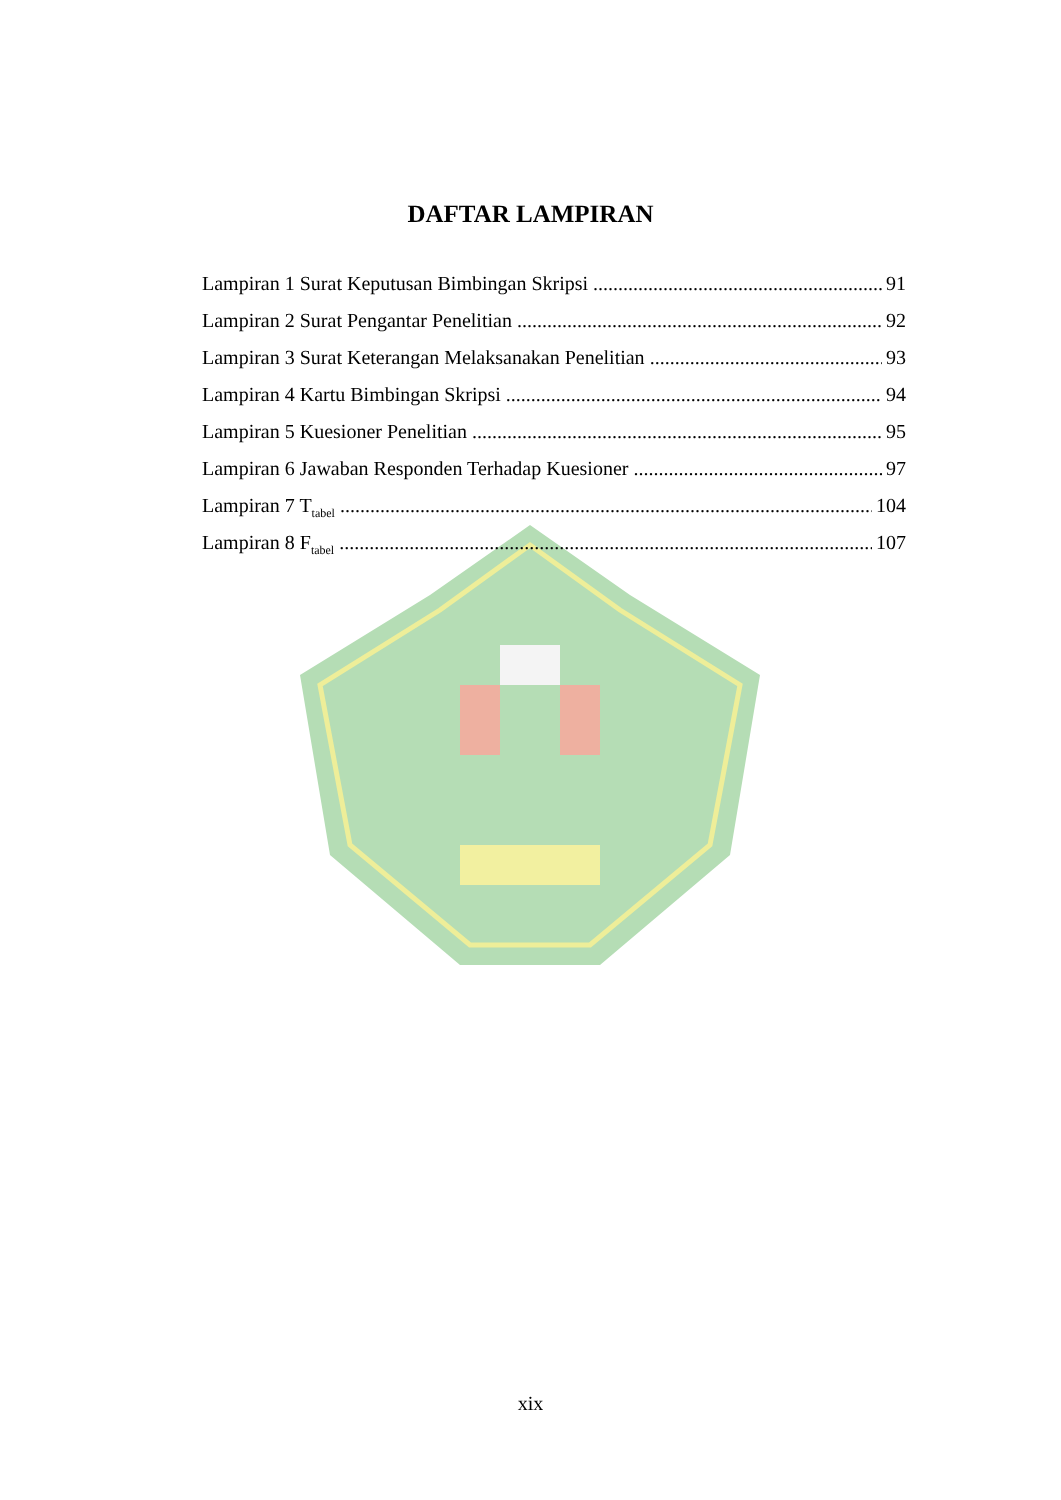DAFTAR LAMPIRAN
Lampiran 1 Surat Keputusan Bimbingan Skripsi 91
Lampiran 2 Surat Pengantar Penelitian 92
Lampiran 3 Surat Keterangan Melaksanakan Penelitian 93
Lampiran 4 Kartu Bimbingan Skripsi 94
Lampiran 5 Kuesioner Penelitian 95
Lampiran 6 Jawaban Responden Terhadap Kuesioner 97
Lampiran 7 T<sub>tabel</sub> 104
Lampiran 8 F<sub>tabel</sub> 107
xix